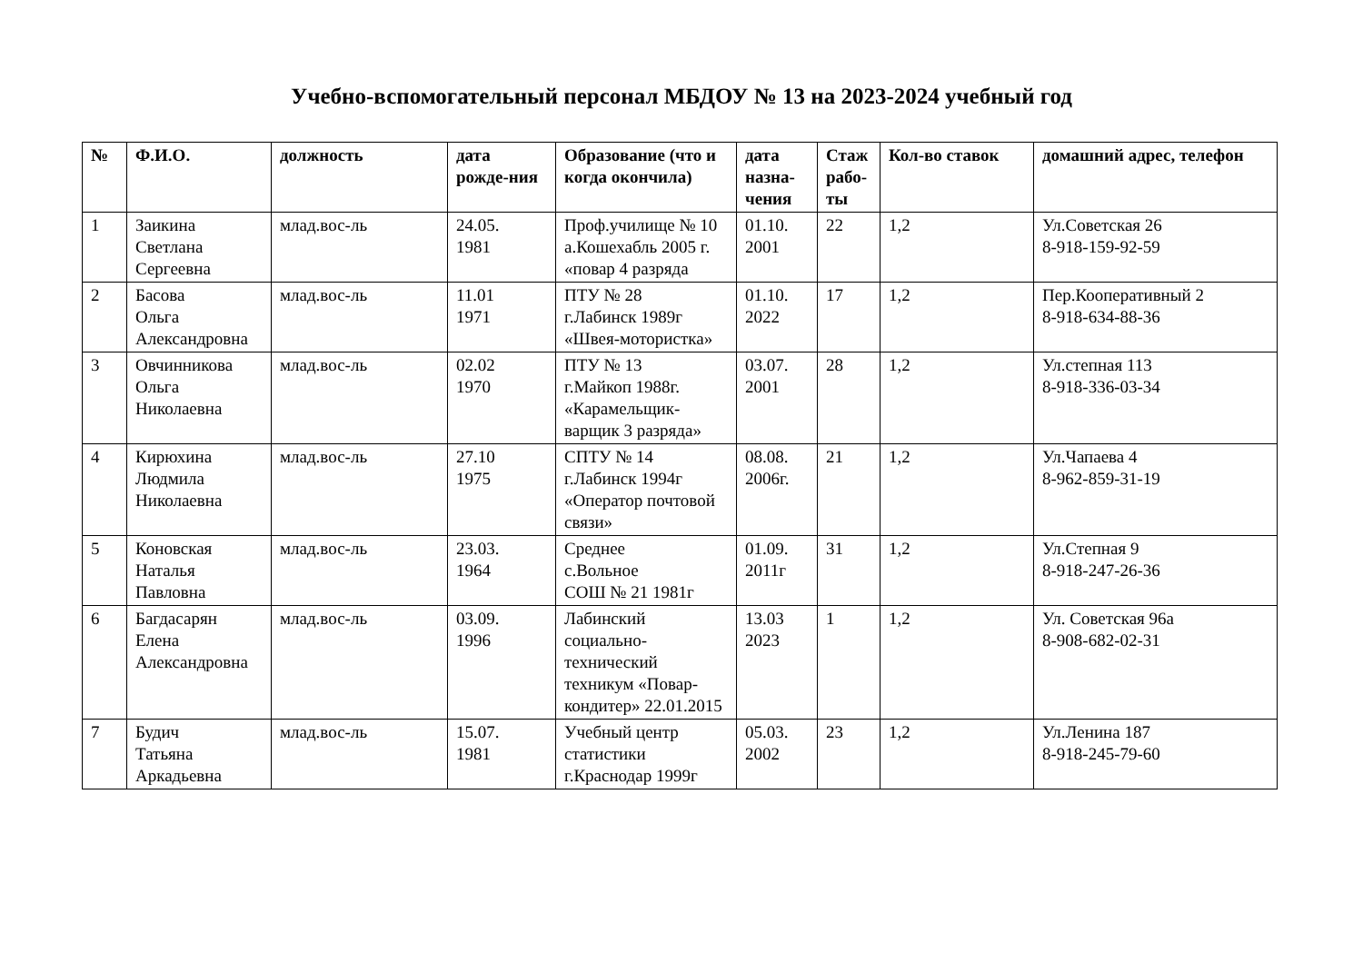Учебно-вспомогательный персонал МБДОУ № 13 на 2023-2024 учебный год
| № | Ф.И.О. | должность | дата рожде-ния | Образование (что и когда окончила) | дата назна-чения | Стаж рабо-ты | Кол-во ставок | домашний адрес, телефон |
| --- | --- | --- | --- | --- | --- | --- | --- | --- |
| 1 | Заикина Светлана Сергеевна | млад.вос-ль | 24.05. 1981 | Проф.училище № 10 а.Кошехабль 2005 г. «повар 4 разряда | 01.10. 2001 | 22 | 1,2 | Ул.Советская 26 8-918-159-92-59 |
| 2 | Басова Ольга Александровна | млад.вос-ль | 11.01 1971 | ПТУ № 28 г.Лабинск 1989г «Швея-мотористка» | 01.10. 2022 | 17 | 1,2 | Пер.Кооперативный 2 8-918-634-88-36 |
| 3 | Овчинникова Ольга Николаевна | млад.вос-ль | 02.02 1970 | ПТУ № 13 г.Майкоп 1988г. «Карамельщик-варщик 3 разряда» | 03.07. 2001 | 28 | 1,2 | Ул.степная 113 8-918-336-03-34 |
| 4 | Кирюхина Людмила Николаевна | млад.вос-ль | 27.10 1975 | СПТУ № 14 г.Лабинск 1994г «Оператор почтовой связи» | 08.08. 2006г. | 21 | 1,2 | Ул.Чапаева 4 8-962-859-31-19 |
| 5 | Коновская Наталья Павловна | млад.вос-ль | 23.03. 1964 | Среднее с.Вольное СОШ № 21 1981г | 01.09. 2011г | 31 | 1,2 | Ул.Степная 9 8-918-247-26-36 |
| 6 | Багдасарян Елена Александровна | млад.вос-ль | 03.09. 1996 | Лабинский социально-технический техникум «Повар-кондитер» 22.01.2015 | 13.03 2023 | 1 | 1,2 | Ул. Советская 96а 8-908-682-02-31 |
| 7 | Будич Татьяна Аркадьевна | млад.вос-ль | 15.07. 1981 | Учебный центр статистики г.Краснодар 1999г | 05.03. 2002 | 23 | 1,2 | Ул.Ленина 187 8-918-245-79-60 |